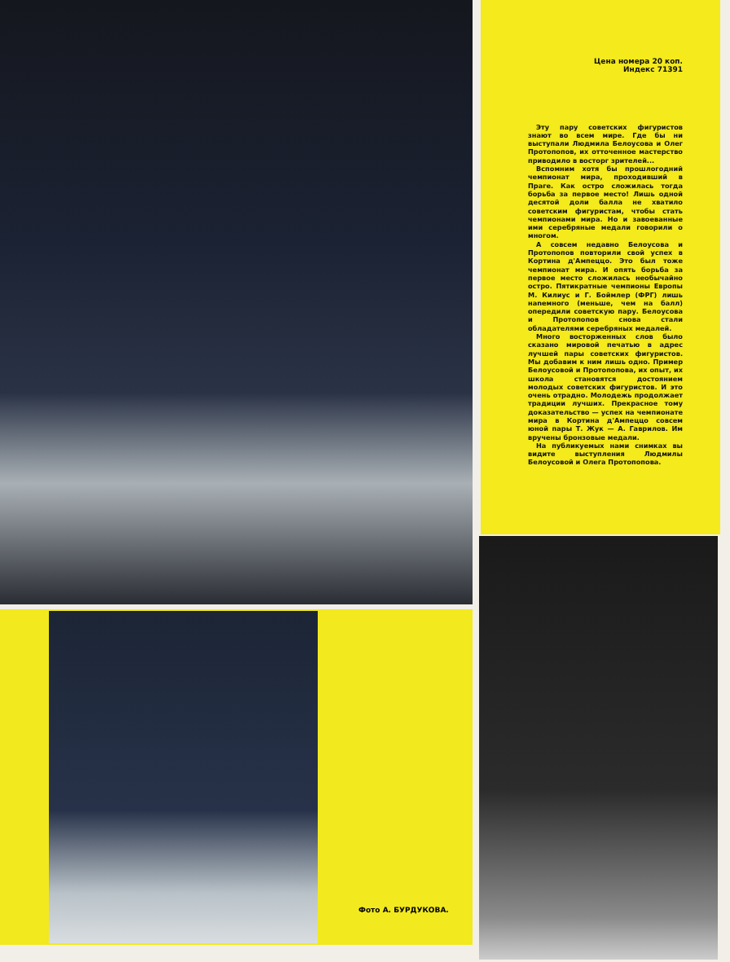Цена номера 20 коп.
Индекс 71391
Эту пару советских фигуристов знают во всем мире. Где бы ни выступали Людмила Белоусова и Олег Протопопов, их отточенное мастерство приводило в восторг зрителей...
Вспомним хотя бы прошлогодний чемпионат мира, проходивший в Праге. Как остро сложилась тогда борьба за первое место! Лишь одной десятой доли балла не хватило советским фигуристам, чтобы стать чемпионами мира. Но и завоеванные ими серебряные медали говорили о многом.
А совсем недавно Белоусова и Протопопов повторили свой успех в Кортина д'Ампеццо. Это был тоже чемпионат мира. И опять борьба за первое место сложилась необычайно остро. Пятикратные чемпионы Европы М. Килиус и Г. Боймлер (ФРГ) лишь наnемного (меньше, чем на балл) опередили советскую пару. Белоусова и Протопопов снова стали обладателями серебряных медалей.
Много восторженных слов было сказано мировой печатью в адрес лучшей пары советских фигуристов. Мы добавим к ним лишь одно. Пример Белоусовой и Протопопова, их опыт, их школа становятся достоянием молодых советских фигуристов. И это очень отрадно. Молодежь продолжает традиции лучших. Прекрасное тому доказательство — успех на чемпионате мира в Кортина д'Ампеццо совсем юной пары Т. Жук — А. Гаврилов. Им вручены бронзовые медали.
На публикуемых нами снимках вы видите выступления Людмилы Белоусовой и Олега Протопопова.
Фото А. БУРДУКОВА.